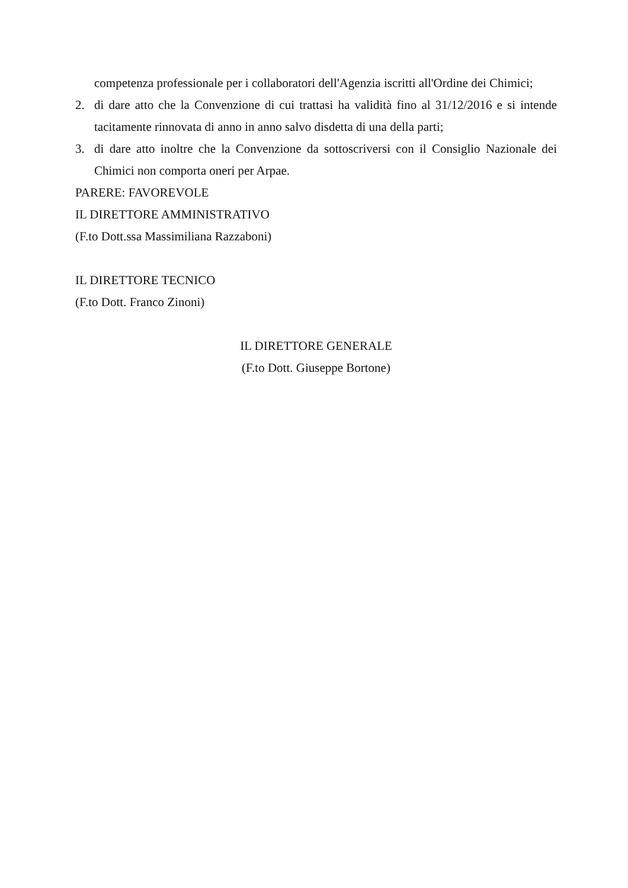competenza professionale per i collaboratori dell'Agenzia iscritti all'Ordine dei Chimici;
2. di dare atto che la Convenzione di cui trattasi ha validità fino al 31/12/2016 e si intende tacitamente rinnovata di anno in anno salvo disdetta di una della parti;
3. di dare atto inoltre che la Convenzione da sottoscriversi con il Consiglio Nazionale dei Chimici non comporta oneri per Arpae.
PARERE: FAVOREVOLE
IL DIRETTORE AMMINISTRATIVO
(F.to Dott.ssa Massimiliana Razzaboni)
IL DIRETTORE TECNICO
(F.to Dott. Franco Zinoni)
IL DIRETTORE GENERALE
(F.to Dott. Giuseppe Bortone)